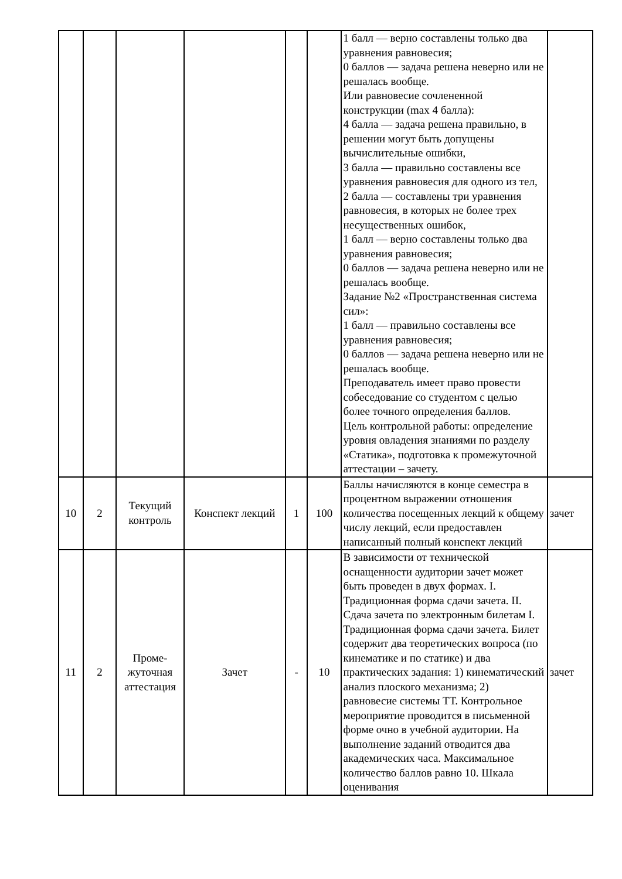| | | | | | | 1 балл — верно составлены только два уравнения равновесия; 0 баллов — задача решена неверно или не решалась вообще. Или равновесие сочлененной конструкции (max 4 балла): 4 балла — задача решена правильно, в решении могут быть допущены вычислительные ошибки, 3 балла — правильно составлены все уравнения равновесия для одного из тел, 2 балла — составлены три уравнения равновесия, в которых не более трех несущественных ошибок, 1 балл — верно составлены только два уравнения равновесия; 0 баллов — задача решена неверно или не решалась вообще. Задание №2 «Пространственная система сил»: 1 балл — правильно составлены все уравнения равновесия; 0 баллов — задача решена неверно или не решалась вообще. Преподаватель имеет право провести собеседование со студентом с целью более точного определения баллов. Цель контрольной работы: определение уровня овладения знаниями по разделу «Статика», подготовка к промежуточной аттестации – зачету. | |
| 10 | 2 | Текущий контроль | Конспект лекций | 1 | 100 | Баллы начисляются в конце семестра в процентном выражении отношения количества посещенных лекций к общему числу лекций, если предоставлен написанный полный конспект лекций | зачет |
| 11 | 2 | Проме- жуточная аттестация | Зачет | - | 10 | В зависимости от технической оснащенности аудитории зачет может быть проведен в двух формах. I. Традиционная форма сдачи зачета. II. Сдача зачета по электронным билетам I. Традиционная форма сдачи зачета. Билет содержит два теоретических вопроса (по кинематике и по статике) и два практических задания: 1) кинематический анализ плоского механизма; 2) равновесие системы ТТ. Контрольное мероприятие проводится в письменной форме очно в учебной аудитории. На выполнение заданий отводится два академических часа. Максимальное количество баллов равно 10. Шкала оценивания | зачет |